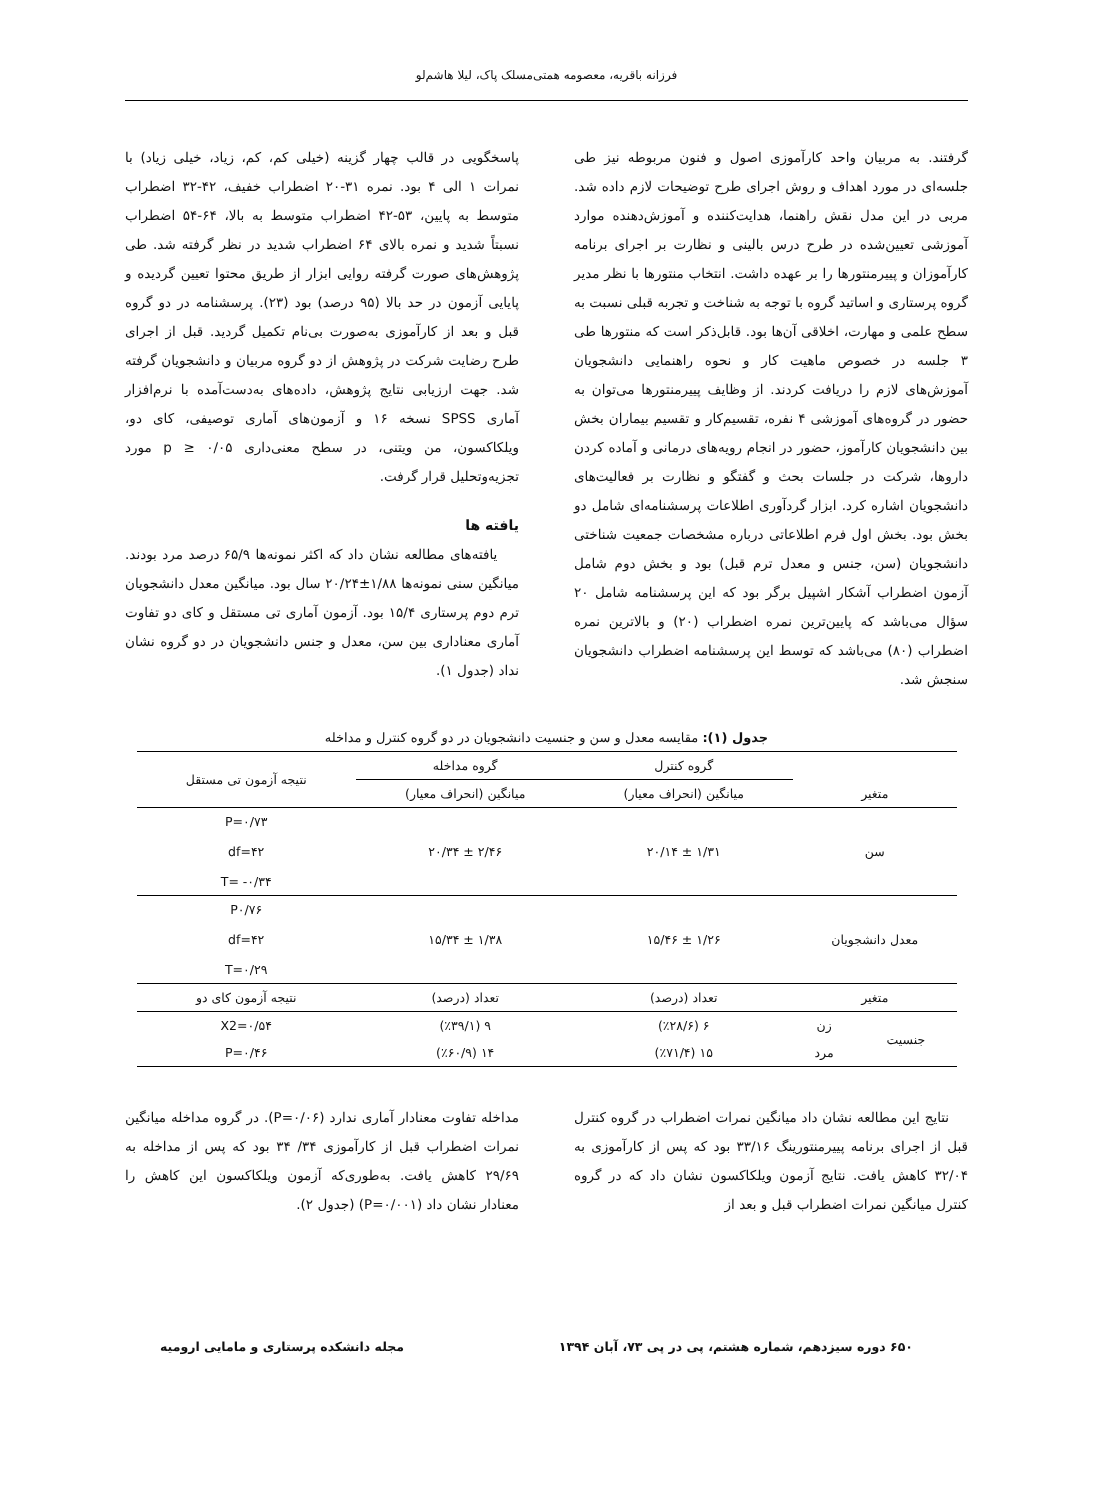فرزانه باقریه، معصومه همتی‌مسلک پاک، لیلا هاشم‌لو
گرفتند. به مربیان واحد کارآموزی اصول و فنون مربوطه نیز طی جلسه‌ای در مورد اهداف و روش اجرای طرح توضیحات لازم داده شد. مربی در این مدل نقش راهنما، هدایت‌کننده و آموزش‌دهنده موارد آموزشی تعیین‌شده در طرح درس بالینی و نظارت بر اجرای برنامه کارآموزان و پییرمنتورها را بر عهده داشت. انتخاب منتورها با نظر مدیر گروه پرستاری و اساتید گروه با توجه به شناخت و تجربه قبلی نسبت به سطح علمی و مهارت، اخلاقی آن‌ها بود. قابل‌ذکر است که منتورها طی ۳ جلسه در خصوص ماهیت کار و نحوه راهنمایی دانشجویان آموزش‌های لازم را دریافت کردند. از وظایف پییرمنتورها می‌توان به حضور در گروه‌های آموزشی ۴ نفره، تقسیم‌کار و تقسیم بیماران بخش بین دانشجویان کارآموز، حضور در انجام رویه‌های درمانی و آماده کردن داروها، شرکت در جلسات بحث و گفتگو و نظارت بر فعالیت‌های دانشجویان اشاره کرد. ابزار گردآوری اطلاعات پرسشنامه‌ای شامل دو بخش بود. بخش اول فرم اطلاعاتی درباره مشخصات جمعیت شناختی دانشجویان (سن، جنس و معدل ترم قبل) بود و بخش دوم شامل آزمون اضطراب آشکار اشپیل برگر بود که این پرسشنامه شامل ۲۰ سؤال می‌باشد که پایین‌ترین نمره اضطراب (۲۰) و بالاترین نمره اضطراب (۸۰) می‌باشد که توسط این پرسشنامه اضطراب دانشجویان سنجش شد.
پاسخگویی در قالب چهار گزینه (خیلی کم، کم، زیاد، خیلی زیاد) با نمرات ۱ الی ۴ بود. نمره ۳۱-۲۰ اضطراب خفیف، ۴۲-۳۲ اضطراب متوسط به پایین، ۵۳-۴۲ اضطراب متوسط به بالا، ۶۴-۵۴ اضطراب نسبتاً شدید و نمره بالای ۶۴ اضطراب شدید در نظر گرفته شد. طی پژوهش‌های صورت گرفته روایی ابزار از طریق محتوا تعیین گردیده و پایایی آزمون در حد بالا (۹۵ درصد) بود (۲۳). پرسشنامه در دو گروه قبل و بعد از کارآموزی به‌صورت بی‌نام تکمیل گردید. قبل از اجرای طرح رضایت شرکت در پژوهش از دو گروه مربیان و دانشجویان گرفته شد. جهت ارزیابی نتایج پژوهش، داده‌های به‌دست‌آمده با نرم‌افزار آماری SPSS نسخه ۱۶ و آزمون‌های آماری توصیفی، کای دو، ویلکاکسون، من ویتنی، در سطح معنی‌داری p ≥ ۰/۰۵ مورد تجزیه‌وتحلیل قرار گرفت.
یافته ها
یافته‌های مطالعه نشان داد که اکثر نمونه‌ها ۶۵/۹ درصد مرد بودند. میانگین سنی نمونه‌ها ۱/۸۸±۲۰/۲۴ سال بود. میانگین معدل دانشجویان ترم دوم پرستاری ۱۵/۴ بود. آزمون آماری تی مستقل و کای دو تفاوت آماری معناداری بین سن، معدل و جنس دانشجویان در دو گروه نشان نداد (جدول ۱).
جدول (۱): مقایسه معدل و سن و جنسیت دانشجویان در دو گروه کنترل و مداخله
| متغیر | | گروه کنترل | گروه مداخله | نتیجه آزمون تی مستقل |
| --- | --- | --- | --- | --- |
| | | میانگین (انحراف معیار) | میانگین (انحراف معیار) | |
| سن | | ۱/۳۱ ± ۲۰/۱۴ | ۲/۴۶ ± ۲۰/۳۴ | P=۰/۷۳ df=۴۲ T= -۰/۳۴ |
| معدل دانشجویان | | ۱/۲۶ ± ۱۵/۴۶ | ۱/۳۸ ± ۱۵/۳۴ | P۰/۷۶ df=۴۲ T=۰/۲۹ |
| متغیر | | تعداد (درصد) | تعداد (درصد) | نتیجه آزمون کای دو |
| جنسیت | زن | ۶ (٪۲۸/۶) | ۹ (٪۳۹/۱) | X2=۰/۵۴ |
| | مرد | ۱۵ (٪۷۱/۴) | ۱۴ (٪۶۰/۹) | P=۰/۴۶ |
نتایج این مطالعه نشان داد میانگین نمرات اضطراب در گروه کنترل قبل از اجرای برنامه پییرمنتورینگ ۳۳/۱۶ بود که پس از کارآموزی به ۳۲/۰۴ کاهش یافت. نتایج آزمون ویلکاکسون نشان داد که در گروه کنترل میانگین نمرات اضطراب قبل و بعد از
مداخله تفاوت معنادار آماری ندارد (P=۰/۰۶). در گروه مداخله میانگین نمرات اضطراب قبل از کارآموزی ۳۴/ ۳۴ بود که پس از مداخله به ۲۹/۶۹ کاهش یافت. به‌طوری‌که آزمون ویلکاکسون این کاهش را معنادار نشان داد (P=۰/۰۰۱) (جدول ۲).
۶۵۰ دوره سیزدهم، شماره هشتم، پی در پی ۷۳، آبان ۱۳۹۴ مجله دانشکده پرستاری و مامایی ارومیه